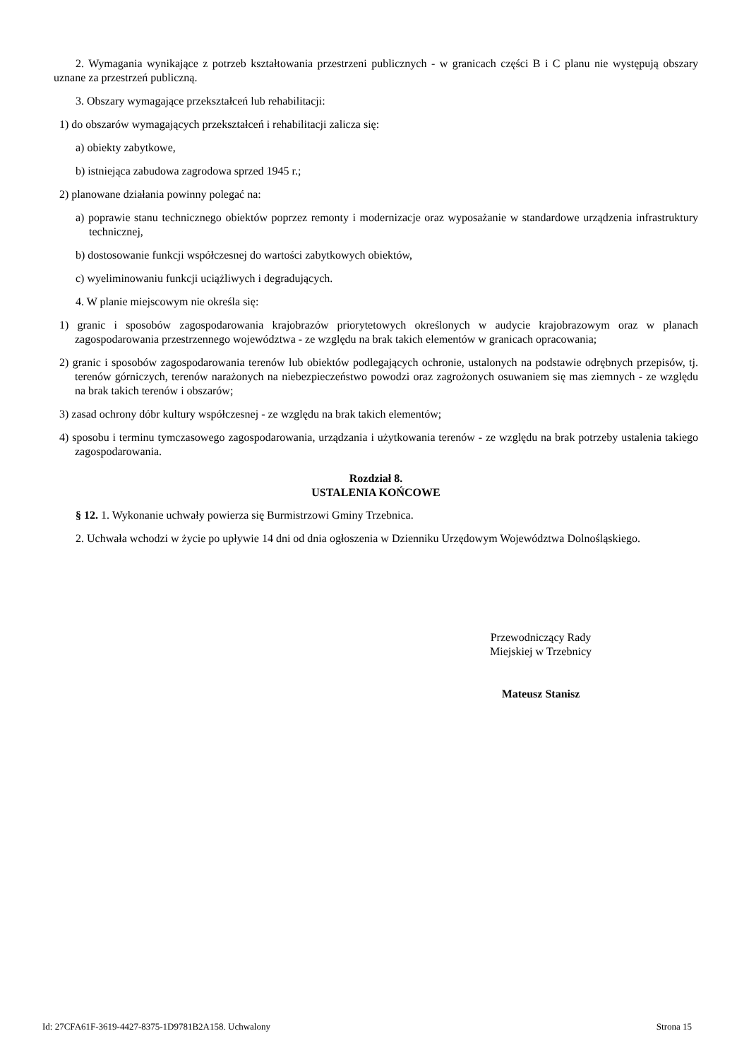2. Wymagania wynikające z potrzeb kształtowania przestrzeni publicznych - w granicach części B i C planu nie występują obszary uznane za przestrzeń publiczną.
3. Obszary wymagające przekształceń lub rehabilitacji:
1) do obszarów wymagających przekształceń i rehabilitacji zalicza się:
a) obiekty zabytkowe,
b) istniejąca zabudowa zagrodowa sprzed 1945 r.;
2) planowane działania powinny polegać na:
a) poprawie stanu technicznego obiektów poprzez remonty i modernizacje oraz wyposażanie w standardowe urządzenia infrastruktury technicznej,
b) dostosowanie funkcji współczesnej do wartości zabytkowych obiektów,
c) wyeliminowaniu funkcji uciążliwych i degradujących.
4. W planie miejscowym nie określa się:
1) granic i sposobów zagospodarowania krajobrazów priorytetowych określonych w audycie krajobrazowym oraz w planach zagospodarowania przestrzennego województwa - ze względu na brak takich elementów w granicach opracowania;
2) granic i sposobów zagospodarowania terenów lub obiektów podlegających ochronie, ustalonych na podstawie odrębnych przepisów, tj. terenów górniczych, terenów narażonych na niebezpieczeństwo powodzi oraz zagrożonych osuwaniem się mas ziemnych - ze względu na brak takich terenów i obszarów;
3) zasad ochrony dóbr kultury współczesnej - ze względu na brak takich elementów;
4) sposobu i terminu tymczasowego zagospodarowania, urządzania i użytkowania terenów - ze względu na brak potrzeby ustalenia takiego zagospodarowania.
Rozdział 8.
USTALENIA KOŃCOWE
§ 12. 1. Wykonanie uchwały powierza się Burmistrzowi Gminy Trzebnica.
2. Uchwała wchodzi w życie po upływie 14 dni od dnia ogłoszenia w Dzienniku Urzędowym Województwa Dolnośląskiego.
Przewodniczący Rady
Miejskiej w Trzebnicy
Mateusz Stanisz
Id: 27CFA61F-3619-4427-8375-1D9781B2A158. Uchwalony Strona 15